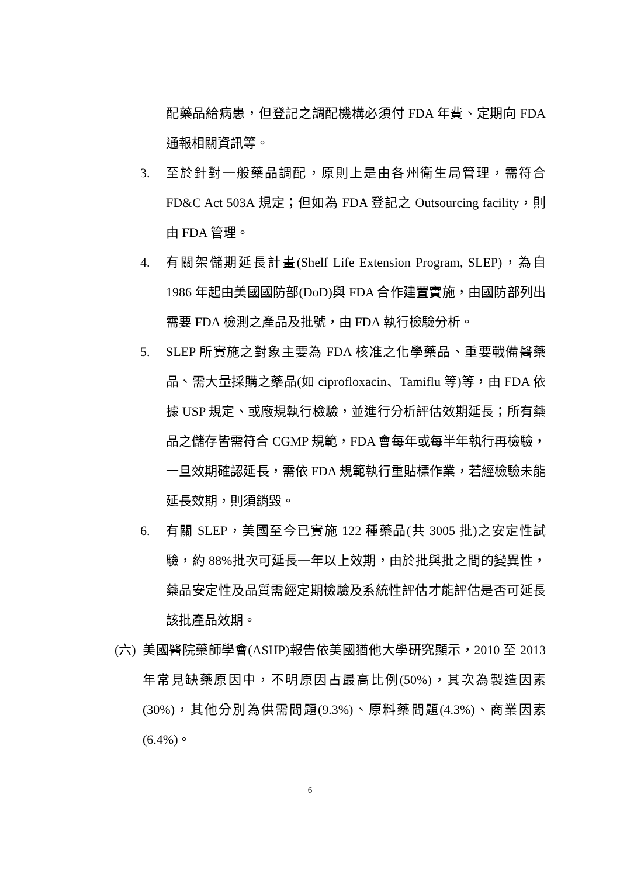配藥品給病患，但登記之調配機構必須付 FDA 年費、定期向 FDA 通報相關資訊等。
3. 至於針對一般藥品調配，原則上是由各州衛生局管理，需符合 FD&C Act 503A 規定；但如為 FDA 登記之 Outsourcing facility，則由 FDA 管理。
4. 有關架儲期延長計畫(Shelf Life Extension Program, SLEP)，為自 1986 年起由美國國防部(DoD)與 FDA 合作建置實施，由國防部列出需要 FDA 檢測之產品及批號，由 FDA 執行檢驗分析。
5. SLEP 所實施之對象主要為 FDA 核准之化學藥品、重要戰備醫藥品、需大量採購之藥品(如 ciprofloxacin、Tamiflu 等)等，由 FDA 依據 USP 規定、或廠規執行檢驗，並進行分析評估效期延長；所有藥品之儲存皆需符合 CGMP 規範，FDA 會每年或每半年執行再檢驗，一旦效期確認延長，需依 FDA 規範執行重貼標作業，若經檢驗未能延長效期，則須銷毀。
6. 有關 SLEP，美國至今已實施 122 種藥品(共 3005 批)之安定性試驗，約 88%批次可延長一年以上效期，由於批與批之間的變異性，藥品安定性及品質需經定期檢驗及系統性評估才能評估是否可延長該批產品效期。
(六)
美國醫院藥師學會(ASHP)報告依美國猶他大學研究顯示，2010 至 2013 年常見缺藥原因中，不明原因占最高比例(50%)，其次為製造因素(30%)，其他分別為供需問題(9.3%)、原料藥問題(4.3%)、商業因素(6.4%)。
6